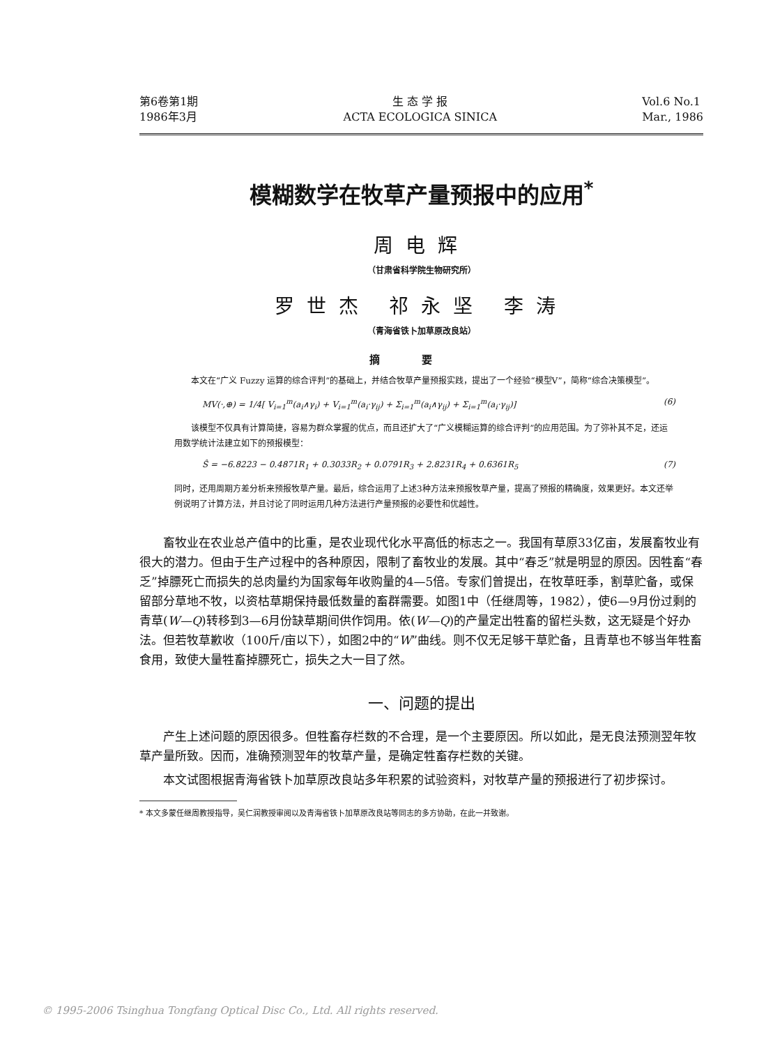第6卷第1期
1986年3月
生 态 学 报
ACTA ECOLOGICA SINICA
Vol.6 No.1
Mar., 1986
模糊数学在牧草产量预报中的应用<sup>*</sup>
周电辉
（甘肃省科学院生物研究所）
罗世杰 祁永坚 李涛
（青海省铁卜加草原改良站）
摘要
本文在“广义 Fuzzy 运算的综合评判”的基础上，并结合牧草产量预报实践，提出了一个经验“模型V”，简称“综合决策模型”。
MV(·,⊕) = 1/4[ V<sub>i=1</sub><sup>m</sup>(a<sub>i</sub>∧γ<sub>i</sub>) + V<sub>i=1</sub><sup>m</sup>(a<sub>i</sub>·γ<sub>ij</sub>) + Σ<sub>i=1</sub><sup>m</sup>(a<sub>i</sub>∧γ<sub>ij</sub>) + Σ<sub>i=1</sub><sup>m</sup>(a<sub>i</sub>·γ<sub>ij</sub>)] (6)
该模型不仅具有计算简捷，容易为群众掌握的优点，而且还扩大了“广义模糊运算的综合评判”的应用范围。为了弥补其不足，还运用数学统计法建立如下的预报模型：
Ŝ = −6.8223 − 0.4871R<sub>1</sub> + 0.3033R<sub>2</sub> + 0.0791R<sub>3</sub> + 2.8231R<sub>4</sub> + 0.6361R<sub>5</sub> (7)
同时，还用周期方差分析来预报牧草产量。最后，综合运用了上述3种方法来预报牧草产量，提高了预报的精确度，效果更好。本文还举例说明了计算方法，并且讨论了同时运用几种方法进行产量预报的必要性和优越性。
畜牧业在农业总产值中的比重，是农业现代化水平高低的标志之一。我国有草原33亿亩，发展畜牧业有很大的潜力。但由于生产过程中的各种原因，限制了畜牧业的发展。其中“春乏”就是明显的原因。因牲畜“春乏”掉膘死亡而损失的总肉量约为国家每年收购量的4—5倍。专家们曾提出，在牧草旺季，割草贮备，或保留部分草地不牧，以资枯草期保持最低数量的畜群需要。如图1中（任继周等，1982），使6—9月份过剩的青草(W—Q)转移到3—6月份缺草期间供作饲用。依(W—Q)的产量定出牲畜的留栏头数，这无疑是个好办法。但若牧草歉收（100斤/亩以下），如图2中的“W”曲线。则不仅无足够干草贮备，且青草也不够当年牲畜食用，致使大量牲畜掉膘死亡，损失之大一目了然。
一、问题的提出
产生上述问题的原因很多。但牲畜存栏数的不合理，是一个主要原因。所以如此，是无良法预测翌年牧草产量所致。因而，准确预测翌年的牧草产量，是确定牲畜存栏数的关键。
本文试图根据青海省铁卜加草原改良站多年积累的试验资料，对牧草产量的预报进行了初步探讨。
* 本文多蒙任继周教授指导，吴仁润教授审阅以及青海省铁卜加草原改良站等同志的多方协助，在此一并致谢。
© 1995-2006 Tsinghua Tongfang Optical Disc Co., Ltd. All rights reserved.